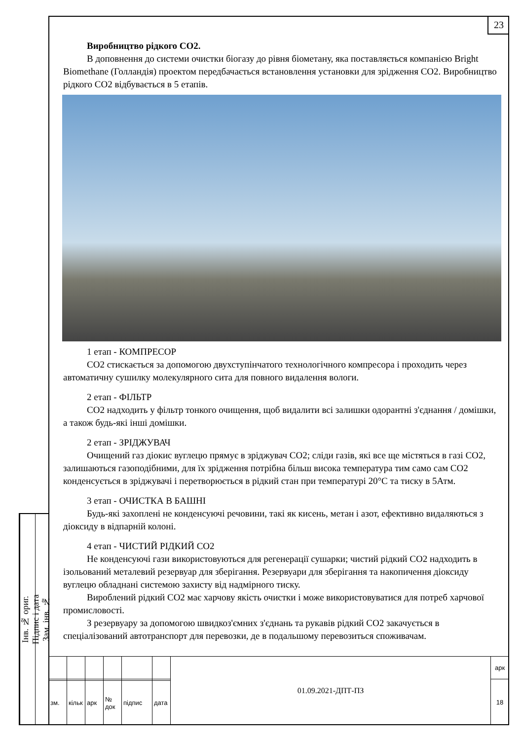23
Інв. № ориг.
Підпис і дата
Зам. інв. №
Виробництво рідкого CO2.
В доповнення до системи очистки біогазу до рівня біометану, яка поставляється компанією Bright Biomethane (Голландія) проектом передбачається встановлення установки для зрідження CO2. Виробництво рідкого CO2 відбувається в 5 етапів.
1 етап - КОМПРЕСОР
CO2 стискається за допомогою двухступінчатого технологічного компресора і проходить через автоматичну сушилку молекулярного сита для повного видалення вологи.
2 етап - ФІЛЬТР
CO2 надходить у фільтр тонкого очищення, щоб видалити всі залишки одорантні з'єднання / домішки, а також будь-які інші домішки.
2 етап - ЗРІДЖУВАЧ
Очищений газ діокис вуглецю прямує в зріджувач CO2; сліди газів, які все ще містяться в газі CO2, залишаються газоподібними, для їх зрідження потрібна більш висока температура тим само сам CO2 конденсується в зріджувачі і перетворюється в рідкий стан при температурі 20°С та тиску в 5Атм.
3 етап - ОЧИСТКА В БАШНІ
Будь-які захоплені не конденсуючі речовини, такі як кисень, метан і азот, ефективно видаляються з діоксиду в відпарній колоні.
4 етап - ЧИСТИЙ РІДКИЙ CO2
Не конденсуючі гази використовуються для регенерації сушарки; чистий рідкий CO2 надходить в ізольований металевий резервуар для зберігання. Резервуари для зберігання та накопичення діоксиду вуглецю обладнані системою захисту від надмірного тиску.
Вироблений рідкий CO2 має харчову якість очистки і може використовуватися для потреб харчової промисловості.
З резервуару за допомогою швидкоз'ємних з'єднань та рукавів рідкий CO2 закачується в спеціалізований автотранспорт для перевозки, де в подальшому перевозиться споживачам.
| | | | | | | 01.09.2021-ДПТ-ПЗ | арк |
| | | | | | | | 18 |
| зм. | кільк | арк | № док | підпис | дата | | |